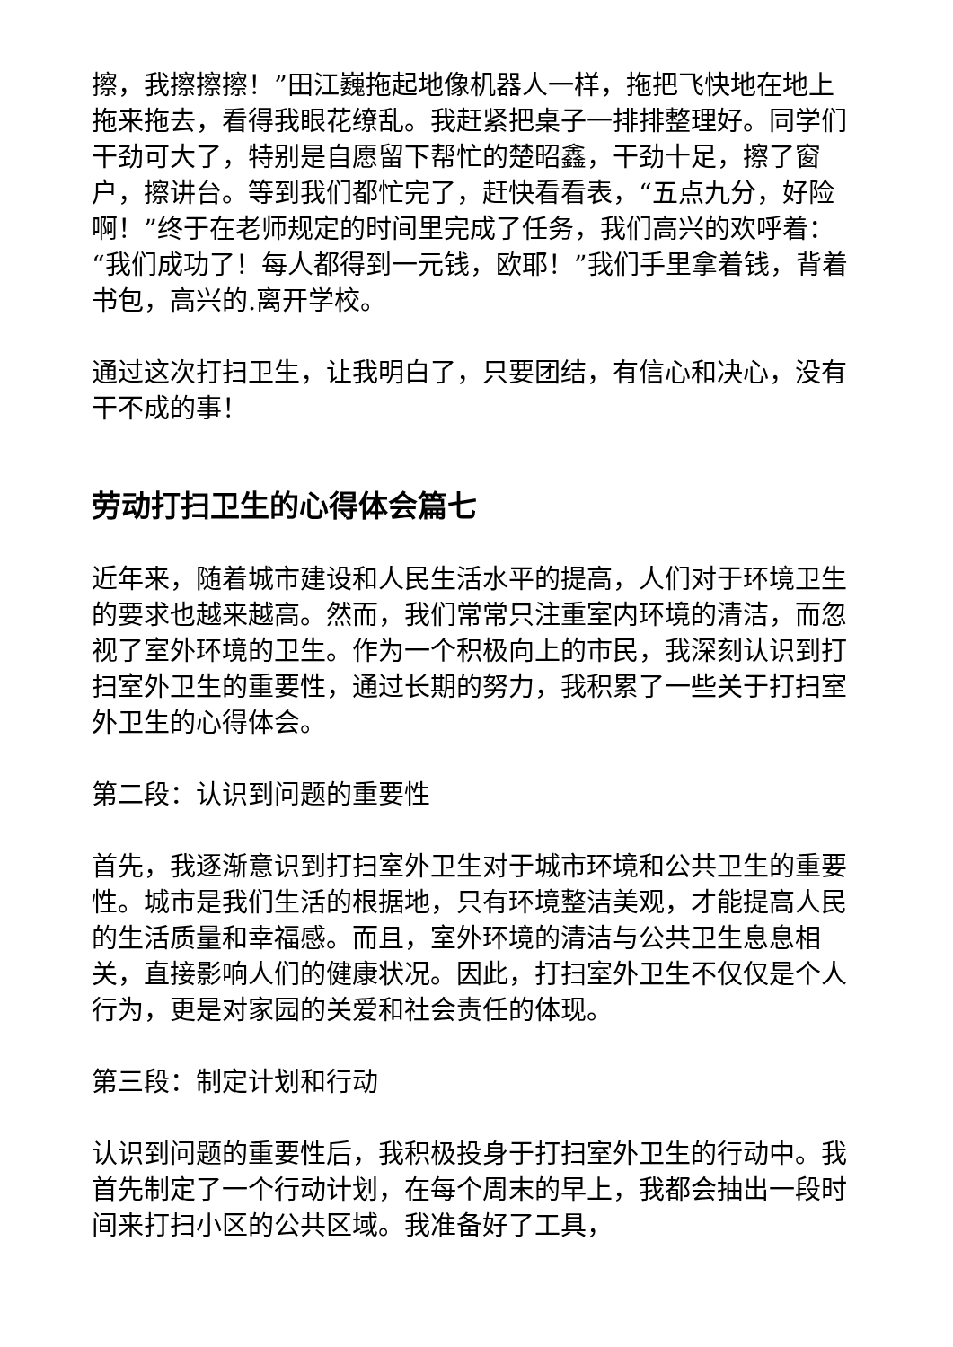擦，我擦擦擦！”田江巍拖起地像机器人一样，拖把飞快地在地上拖来拖去，看得我眼花缭乱。我赶紧把桌子一排排整理好。同学们干劲可大了，特别是自愿留下帮忙的楚昭鑫，干劲十足，擦了窗户，擦讲台。等到我们都忙完了，赶快看看表，“五点九分，好险啊！”终于在老师规定的时间里完成了任务，我们高兴的欢呼着：“我们成功了！每人都得到一元钱，欧耶！”我们手里拿着钱，背着书包，高兴的.离开学校。
通过这次打扫卫生，让我明白了，只要团结，有信心和决心，没有干不成的事！
劳动打扫卫生的心得体会篇七
近年来，随着城市建设和人民生活水平的提高，人们对于环境卫生的要求也越来越高。然而，我们常常只注重室内环境的清洁，而忽视了室外环境的卫生。作为一个积极向上的市民，我深刻认识到打扫室外卫生的重要性，通过长期的努力，我积累了一些关于打扫室外卫生的心得体会。
第二段：认识到问题的重要性
首先，我逐渐意识到打扫室外卫生对于城市环境和公共卫生的重要性。城市是我们生活的根据地，只有环境整洁美观，才能提高人民的生活质量和幸福感。而且，室外环境的清洁与公共卫生息息相关，直接影响人们的健康状况。因此，打扫室外卫生不仅仅是个人行为，更是对家园的关爱和社会责任的体现。
第三段：制定计划和行动
认识到问题的重要性后，我积极投身于打扫室外卫生的行动中。我首先制定了一个行动计划，在每个周末的早上，我都会抽出一段时间来打扫小区的公共区域。我准备好了工具，